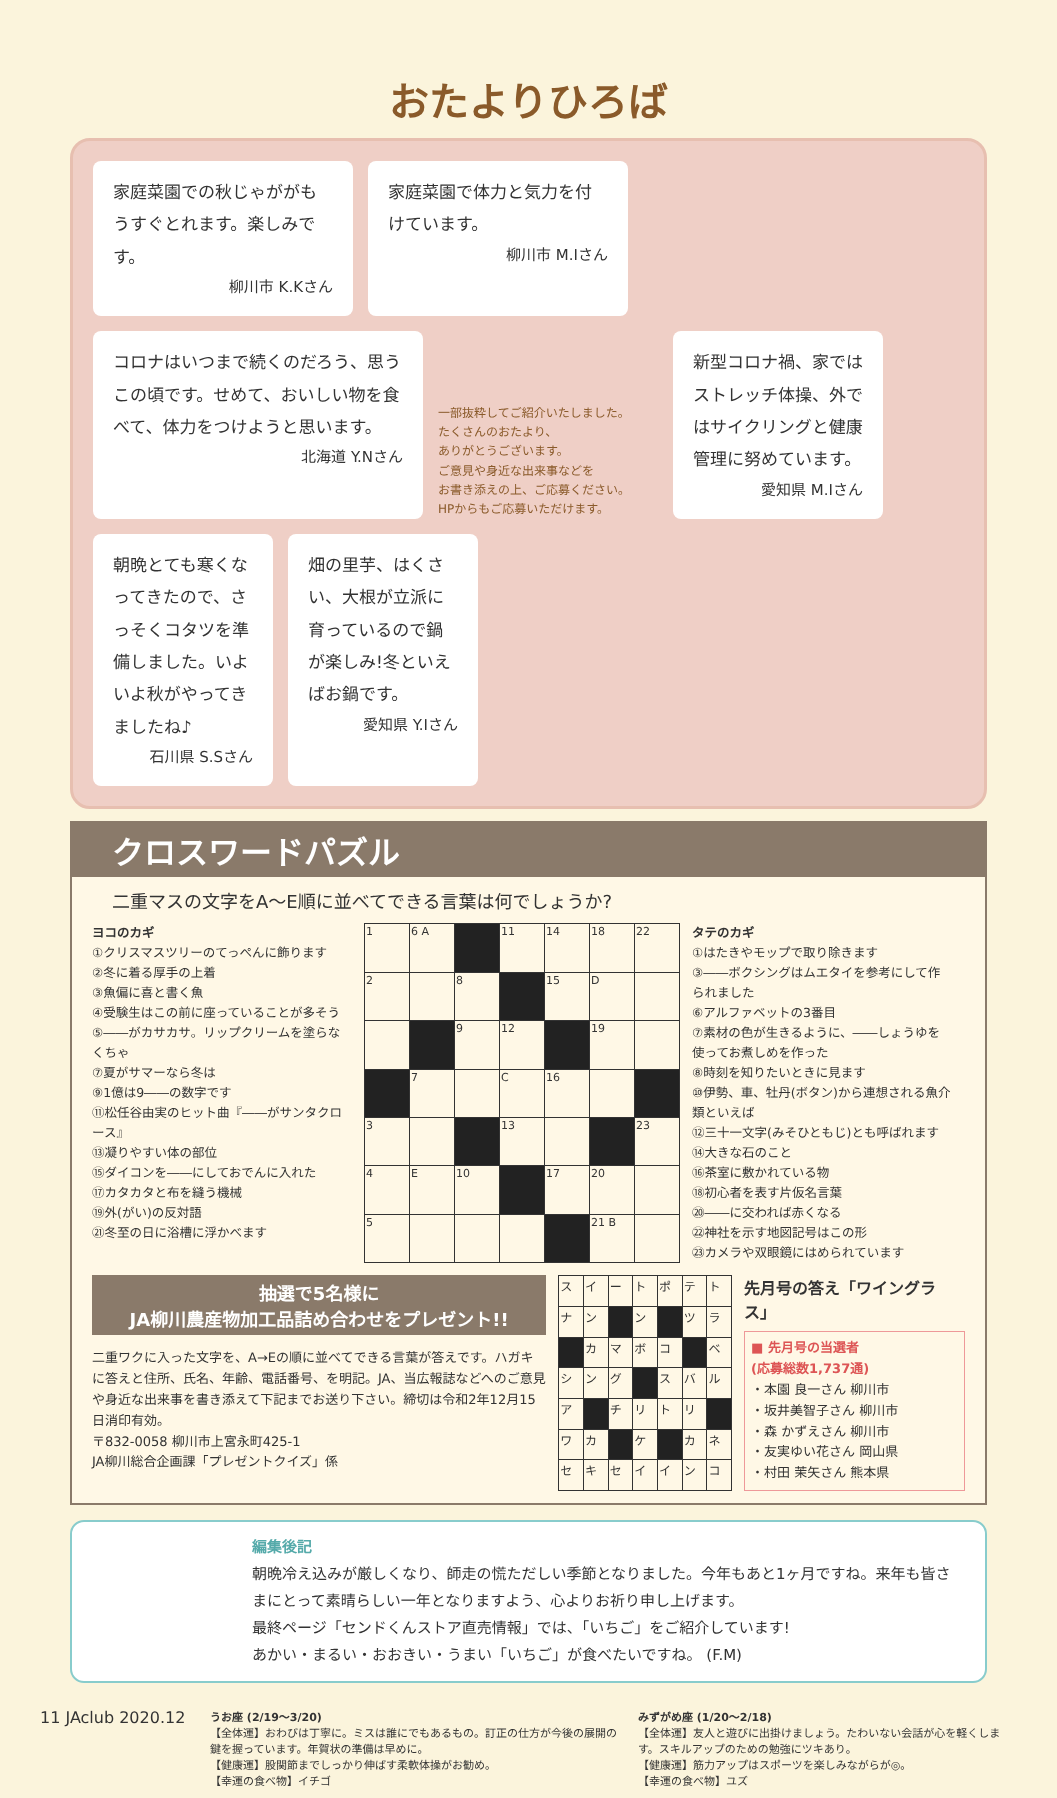おたよりひろば
家庭菜園での秋じゃががもうすぐとれます。楽しみです。
柳川市 K.Kさん
家庭菜園で体力と気力を付けています。
柳川市 M.Iさん
コロナはいつまで続くのだろう、思うこの頃です。せめて、おいしい物を食べて、体力をつけようと思います。
北海道 Y.Nさん
一部抜粋してご紹介いたしました。
たくさんのおたより、
ありがとうございます。
ご意見や身近な出来事などを
お書き添えの上、ご応募ください。
HPからもご応募いただけます。
新型コロナ禍、家ではストレッチ体操、外ではサイクリングと健康管理に努めています。
愛知県 M.Iさん
朝晩とても寒くなってきたので、さっそくコタツを準備しました。いよいよ秋がやってきましたね♪
石川県 S.Sさん
畑の里芋、はくさい、大根が立派に育っているので鍋が楽しみ!冬といえばお鍋です。
愛知県 Y.Iさん
クロスワードパズル
二重マスの文字をA〜E順に並べてできる言葉は何でしょうか?
ヨコのカギ
①クリスマスツリーのてっぺんに飾ります
②冬に着る厚手の上着
③魚偏に喜と書く魚
④受験生はこの前に座っていることが多そう
⑤――がカサカサ。リップクリームを塗らなくちゃ
⑦夏がサマーなら冬は
⑨1億は9――の数字です
⑪松任谷由実のヒット曲『――がサンタクロース』
⑬凝りやすい体の部位
⑮ダイコンを――にしておでんに入れた
⑰カタカタと布を縫う機械
⑲外(がい)の反対語
㉑冬至の日に浴槽に浮かべます
| 1 | 6 A | | 11 | 14 | 18 | 22 |
| 2 | | 8 | | 15 | D | |
| | | 9 | 12 | | 19 | |
| | 7 | | C | 16 | | |
| 3 | | | 13 | | | 23 |
| 4 | E | 10 | | 17 | 20 | |
| 5 | | | | | 21 B | |
タテのカギ
①はたきやモップで取り除きます
③――ボクシングはムエタイを参考にして作られました
⑥アルファベットの3番目
⑦素材の色が生きるように、――しょうゆを使ってお煮しめを作った
⑧時刻を知りたいときに見ます
⑩伊勢、車、牡丹(ボタン)から連想される魚介類といえば
⑫三十一文字(みそひともじ)とも呼ばれます
⑭大きな石のこと
⑯茶室に敷かれている物
⑱初心者を表す片仮名言葉
⑳――に交われば赤くなる
㉒神社を示す地図記号はこの形
㉓カメラや双眼鏡にはめられています
抽選で5名様に
JA柳川農産物加工品詰め合わせをプレゼント!!
二重ワクに入った文字を、A→Eの順に並べてできる言葉が答えです。ハガキに答えと住所、氏名、年齢、電話番号、を明記。JA、当広報誌などへのご意見や身近な出来事を書き添えて下記までお送り下さい。締切は令和2年12月15日消印有効。
〒832-0058 柳川市上宮永町425-1
JA柳川総合企画課「プレゼントクイズ」係
| ス | イ | ー | ト | ポ | テ | ト |
| ナ | ン | | ン | | ツ | ラ |
| | カ | マ | ボ | コ | | ベ |
| シ | ン | グ | | ス | バ | ル |
| ア | | チ | リ | ト | リ | |
| ワ | カ | | ケ | | カ | ネ |
| セ | キ | セ | イ | イ | ン | コ |
先月号の答え「ワイングラス」
■ 先月号の当選者
(応募総数1,737通)
・本園 良一さん 柳川市
・坂井美智子さん 柳川市
・森 かずえさん 柳川市
・友実ゆい花さん 岡山県
・村田 茉矢さん 熊本県
編集後記
朝晩冷え込みが厳しくなり、師走の慌ただしい季節となりました。今年もあと1ヶ月ですね。来年も皆さまにとって素晴らしい一年となりますよう、心よりお祈り申し上げます。
最終ページ「センドくんストア直売情報」では、「いちご」をご紹介しています!
あかい・まるい・おおきい・うまい「いちご」が食べたいですね。 (F.M)
11 JAclub 2020.12
うお座 (2/19〜3/20)
【全体運】おわびは丁寧に。ミスは誰にでもあるもの。訂正の仕方が今後の展開の鍵を握っています。年賀状の準備は早めに。
【健康運】股関節までしっかり伸ばす柔軟体操がお勧め。
【幸運の食べ物】イチゴ
みずがめ座 (1/20〜2/18)
【全体運】友人と遊びに出掛けましょう。たわいない会話が心を軽くします。スキルアップのための勉強にツキあり。
【健康運】筋力アップはスポーツを楽しみながらが◎。
【幸運の食べ物】ユズ